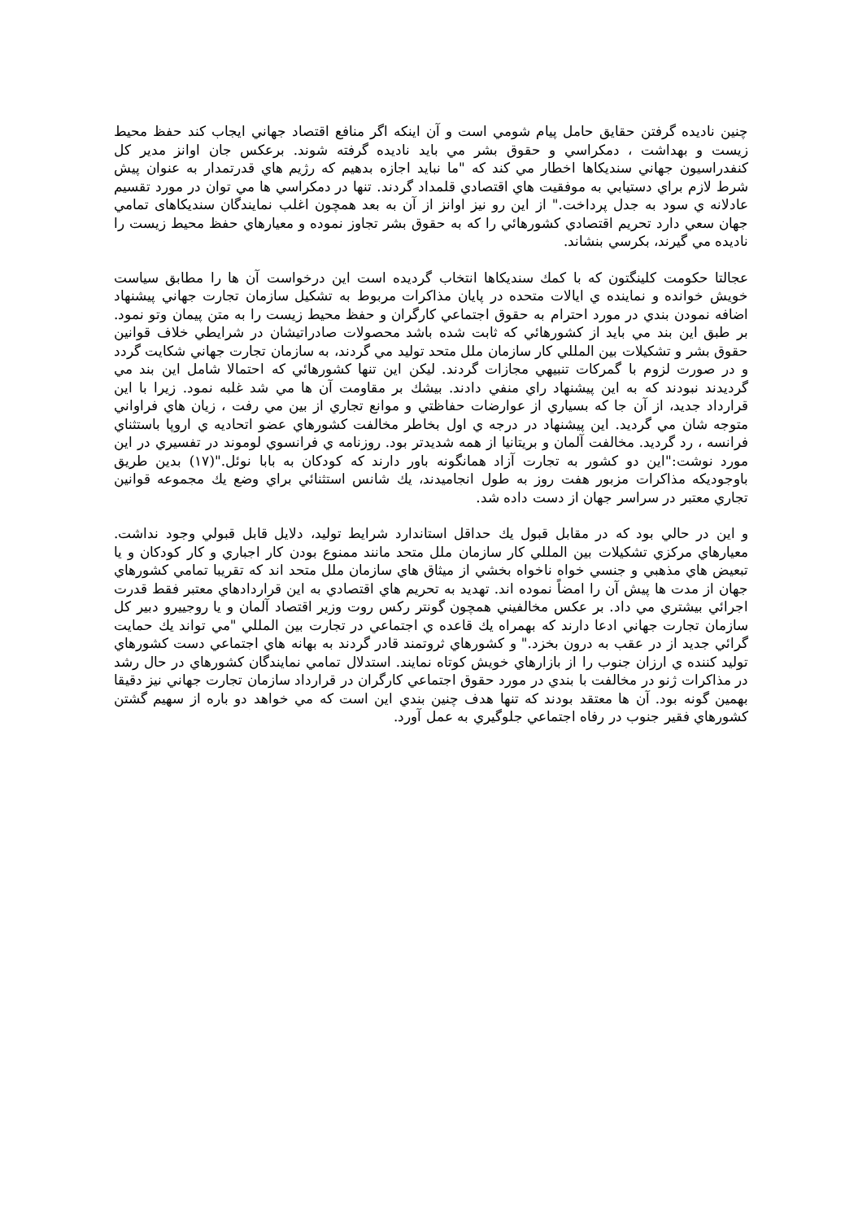چنين ناديده گرفتن حقايق حامل پيام شومي است و آن اينكه اگر منافع اقتصاد جهاني ايجاب كند حفظ محيط زيست و بهداشت ، دمكراسي و حقوق بشر مي بايد ناديده گرفته شوند. برعكس جان اوانز مدير كل كنفدراسيون جهاني سنديكاها اخطار مي كند كه "ما نبايد اجازه بدهيم كه رژيم هاي قدرتمدار به عنوان پيش شرط لازم براي دستيابي به موفقيت هاي اقتصادي قلمداد گردند. تنها در دمكراسي ها مي توان در مورد تقسيم عادلانه ي سود به جدل پرداخت." از اين رو نيز اوانز از آن به بعد همچون اغلب نمايندگان سنديكاهای تمامي جهان سعي دارد تحريم اقتصادي كشورهائي را كه به حقوق بشر تجاوز نموده و معيارهاي حفظ محيط زيست را ناديده مي گيرند، بكرسي بنشاند.
عجالتا حكومت كلينگتون كه با كمك سنديكاها انتخاب گرديده است اين درخواست آن ها را مطابق سياست خويش خوانده و نماينده ي ايالات متحده در پايان مذاكرات مربوط به تشكيل سازمان تجارت جهاني پيشنهاد اضافه نمودن بندي در مورد احترام به حقوق اجتماعي كارگران و حفظ محيط زيست را به متن پيمان وتو نمود. بر طبق اين بند مي بايد از كشورهائي كه ثابت شده باشد محصولات صادراتيشان در شرايطي خلاف قوانين حقوق بشر و تشكيلات بين المللي كار سازمان ملل متحد توليد مي گردند، به سازمان تجارت جهاني شكايت گردد و در صورت لزوم با گمركات تنبيهي مجازات گردند. ليكن اين تنها كشورهائي كه احتمالا شامل اين بند مي گرديدند نبودند كه به اين پيشنهاد راي منفي دادند. بيشك بر مقاومت آن ها مي شد غلبه نمود. زيرا با اين قرارداد جديد، از آن جا كه بسياري از عوارضات حفاظتي و موانع تجاري از بين مي رفت ، زيان هاي فراواني متوجه شان مي گرديد. اين پيشنهاد در درجه ي اول بخاطر مخالفت كشورهاي عضو اتحاديه ي اروپا باستثناي فرانسه ، رد گرديد. مخالفت آلمان و بريتانيا از همه شديدتر بود. روزنامه ي فرانسوي لوموند در تفسيري در اين مورد نوشت:"اين دو كشور به تجارت آزاد همانگونه باور دارند كه كودكان به بابا نوئل."(١٧) بدين طريق باوجوديكه مذاكرات مزبور هفت روز به طول انجاميدند، يك شانس استثنائي براي وضع يك مجموعه قوانين تجاري معتبر در سراسر جهان از دست داده شد.
و اين در حالي بود كه در مقابل قبول يك حداقل استاندارد شرايط توليد، دلايل قابل قبولي وجود نداشت. معيارهاي مركزي تشكيلات بين المللي كار سازمان ملل متحد مانند ممنوع بودن كار اجباري و كار كودكان و يا تبعيض هاي مذهبي و جنسي خواه ناخواه بخشي از ميثاق هاي سازمان ملل متحد اند كه تقريبا تمامي كشورهاي جهان از مدت ها پيش آن را امضاً نموده اند. تهديد به تحريم هاي اقتصادي به اين قراردادهاي معتبر فقط قدرت اجرائي بيشتري مي داد. بر عكس مخالفيني همچون گونتر ركس روت وزير اقتصاد آلمان و يا روجييرو دبير كل سازمان تجارت جهاني ادعا دارند كه بهمراه يك قاعده ي اجتماعي در تجارت بين المللي "مي تواند يك حمايت گرائي جديد از در عقب به درون بخزد." و كشورهاي ثروتمند قادر گردند به بهانه هاي اجتماعي دست كشورهاي توليد كننده ي ارزان جنوب را از بازارهاي خويش كوتاه نمايند. استدلال تمامي نمايندگان كشورهاي در حال رشد در مذاكرات ژنو در مخالفت با بندي در مورد حقوق اجتماعي كارگران در قرارداد سازمان تجارت جهاني نيز دقيقا بهمين گونه بود. آن ها معتقد بودند كه تنها هدف چنين بندي اين است كه مي خواهد دو باره از سهيم گشتن كشورهاي فقير جنوب در رفاه اجتماعي جلوگيري به عمل آورد.